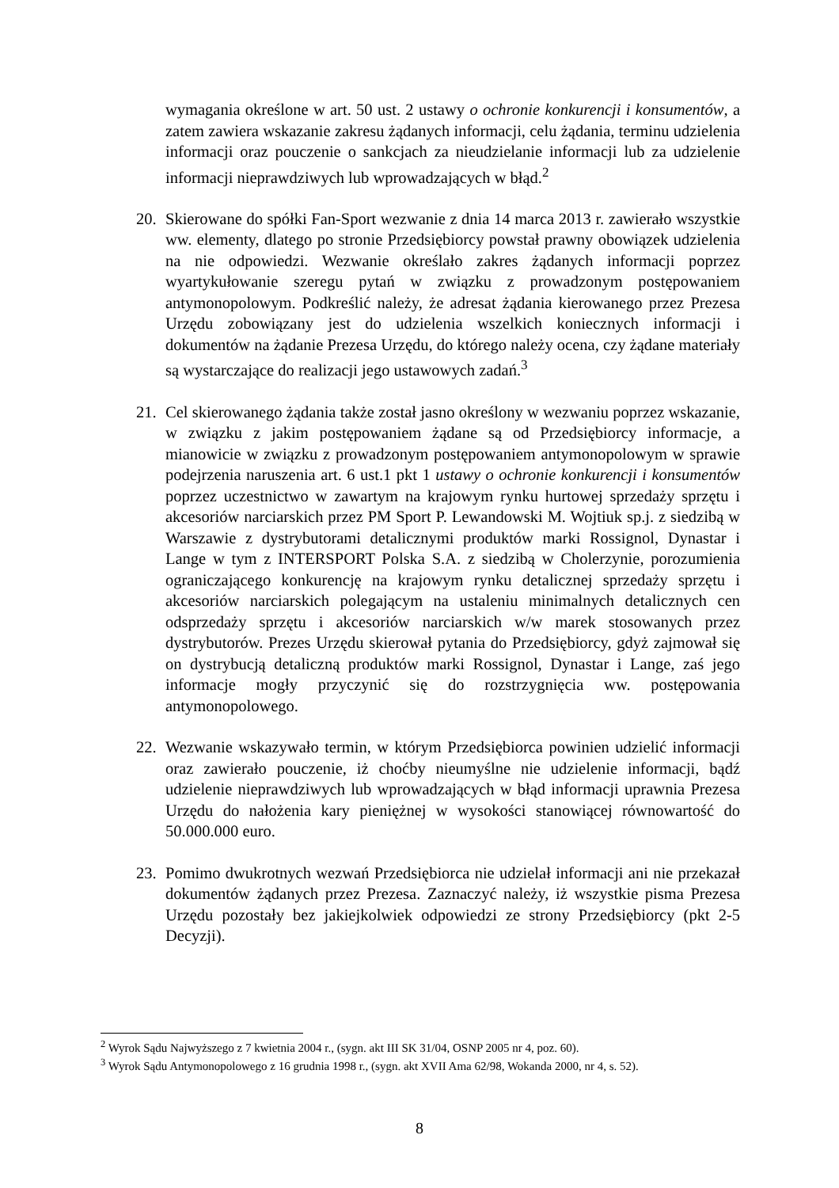wymagania określone w art. 50 ust. 2 ustawy o ochronie konkurencji i konsumentów, a zatem zawiera wskazanie zakresu żądanych informacji, celu żądania, terminu udzielenia informacji oraz pouczenie o sankcjach za nieudzielanie informacji lub za udzielenie informacji nieprawdziwych lub wprowadzających w błąd.<sup>2</sup>
20. Skierowane do spółki Fan-Sport wezwanie z dnia 14 marca 2013 r. zawierało wszystkie ww. elementy, dlatego po stronie Przedsiębiorcy powstał prawny obowiązek udzielenia na nie odpowiedzi. Wezwanie określało zakres żądanych informacji poprzez wyartykułowanie szeregu pytań w związku z prowadzonym postępowaniem antymonopolowym. Podkreślić należy, że adresat żądania kierowanego przez Prezesa Urzędu zobowiązany jest do udzielenia wszelkich koniecznych informacji i dokumentów na żądanie Prezesa Urzędu, do którego należy ocena, czy żądane materiały są wystarczające do realizacji jego ustawowych zadań.<sup>3</sup>
21. Cel skierowanego żądania także został jasno określony w wezwaniu poprzez wskazanie, w związku z jakim postępowaniem żądane są od Przedsiębiorcy informacje, a mianowicie w związku z prowadzonym postępowaniem antymonopolowym w sprawie podejrzenia naruszenia art. 6 ust.1 pkt 1 ustawy o ochronie konkurencji i konsumentów poprzez uczestnictwo w zawartym na krajowym rynku hurtowej sprzedaży sprzętu i akcesoriów narciarskich przez PM Sport P. Lewandowski M. Wojtiuk sp.j. z siedzibą w Warszawie z dystrybutorami detalicznymi produktów marki Rossignol, Dynastar i Lange w tym z INTERSPORT Polska S.A. z siedzibą w Cholerzynie, porozumienia ograniczającego konkurencję na krajowym rynku detalicznej sprzedaży sprzętu i akcesoriów narciarskich polegającym na ustaleniu minimalnych detalicznych cen odsprzedaży sprzętu i akcesoriów narciarskich w/w marek stosowanych przez dystrybutorów. Prezes Urzędu skierował pytania do Przedsiębiorcy, gdyż zajmował się on dystrybucją detaliczną produktów marki Rossignol, Dynastar i Lange, zaś jego informacje mogły przyczynić się do rozstrzygnięcia ww. postępowania antymonopolowego.
22. Wezwanie wskazywało termin, w którym Przedsiębiorca powinien udzielić informacji oraz zawierało pouczenie, iż choćby nieumyślne nie udzielenie informacji, bądź udzielenie nieprawdziwych lub wprowadzających w błąd informacji uprawnia Prezesa Urzędu do nałożenia kary pieniężnej w wysokości stanowiącej równowartość do 50.000.000 euro.
23. Pomimo dwukrotnych wezwań Przedsiębiorca nie udzielał informacji ani nie przekazał dokumentów żądanych przez Prezesa. Zaznaczyć należy, iż wszystkie pisma Prezesa Urzędu pozostały bez jakiejkolwiek odpowiedzi ze strony Przedsiębiorcy (pkt 2-5 Decyzji).
<sup>2</sup> Wyrok Sądu Najwyższego z 7 kwietnia 2004 r., (sygn. akt III SK 31/04, OSNP 2005 nr 4, poz. 60).
<sup>3</sup> Wyrok Sądu Antymonopolowego z 16 grudnia 1998 r., (sygn. akt XVII Ama 62/98, Wokanda 2000, nr 4, s. 52).
8